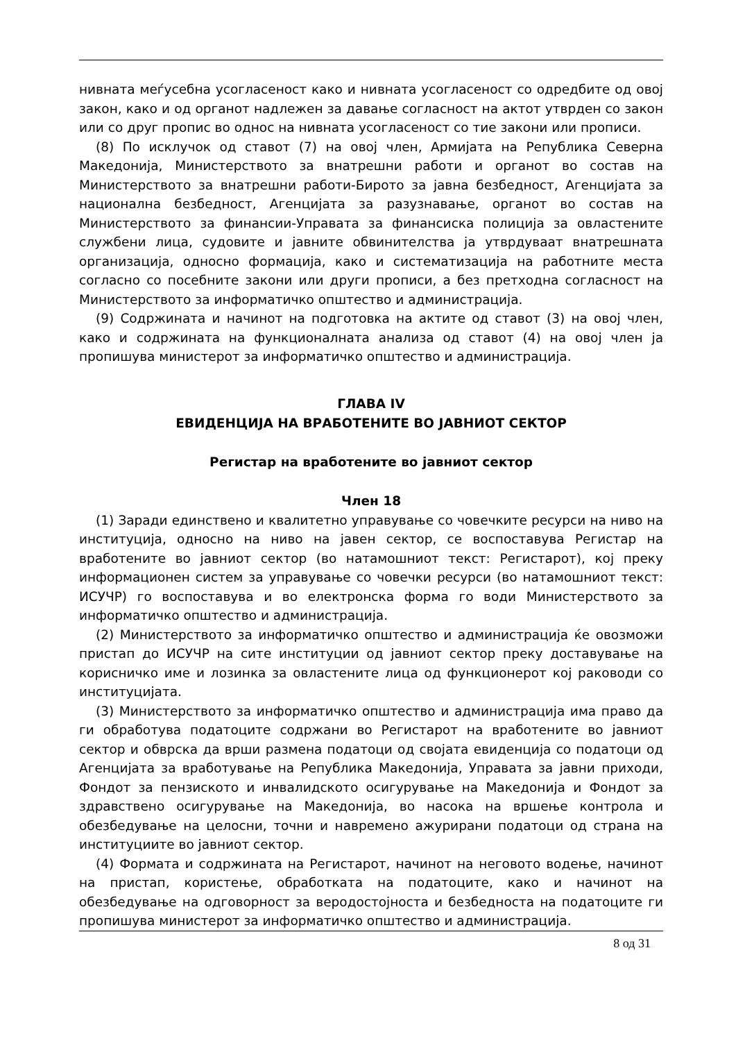нивната меѓусебна усогласеност како и нивната усогласеност со одредбите од овој закон, како и од органот надлежен за давање согласност на актот утврден со закон или со друг пропис во однос на нивната усогласеност со тие закони или прописи.
(8) По исклучок од ставот (7) на овој член, Армијата на Република Северна Македонија, Министерството за внатрешни работи и органот во состав на Министерството за внатрешни работи-Бирото за јавна безбедност, Агенцијата за национална безбедност, Агенцијата за разузнавање, органот во состав на Министерството за финансии-Управата за финансиска полиција за овластените службени лица, судовите и јавните обвинителства ја утврдуваат внатрешната организација, односно формација, како и систематизација на работните места согласно со посебните закони или други прописи, а без претходна согласност на Министерството за информатичко општество и администрација.
(9) Содржината и начинот на подготовка на актите од ставот (3) на овој член, како и содржината на функционалната анализа од ставот (4) на овој член ја пропишува министерот за информатичко општество и администрација.
ГЛАВА IV
ЕВИДЕНЦИЈА НА ВРАБОТЕНИТЕ ВО ЈАВНИОТ СЕКТОР
Регистар на вработените во јавниот сектор
Член 18
(1) Заради единствено и квалитетно управување со човечките ресурси на ниво на институција, односно на ниво на јавен сектор, се воспоставува Регистар на вработените во јавниот сектор (во натамошниот текст: Регистарот), кој преку информационен систем за управување со човечки ресурси (во натамошниот текст: ИСУЧР) го воспоставува и во електронска форма го води Министерството за информатичко општество и администрација.
(2) Министерството за информатичко општество и администрација ќе овозможи пристап до ИСУЧР на сите институции од јавниот сектор преку доставување на корисничко име и лозинка за овластените лица од функционерот кој раководи со институцијата.
(3) Министерството за информатичко општество и администрација има право да ги обработува податоците содржани во Регистарот на вработените во јавниот сектор и обврска да врши размена податоци од својата евиденција со податоци од Агенцијата за вработување на Република Македонија, Управата за јавни приходи, Фондот за пензиското и инвалидското осигурување на Македонија и Фондот за здравствено осигурување на Македонија, во насока на вршење контрола и обезбедување на целосни, точни и навремено ажурирани податоци од страна на институциите во јавниот сектор.
(4) Формата и содржината на Регистарот, начинот на неговото водење, начинот на пристап, користење, обработката на податоците, како и начинот на обезбедување на одговорност за веродостојноста и безбедноста на податоците ги пропишува министерот за информатичко општество и администрација.
8 од 31